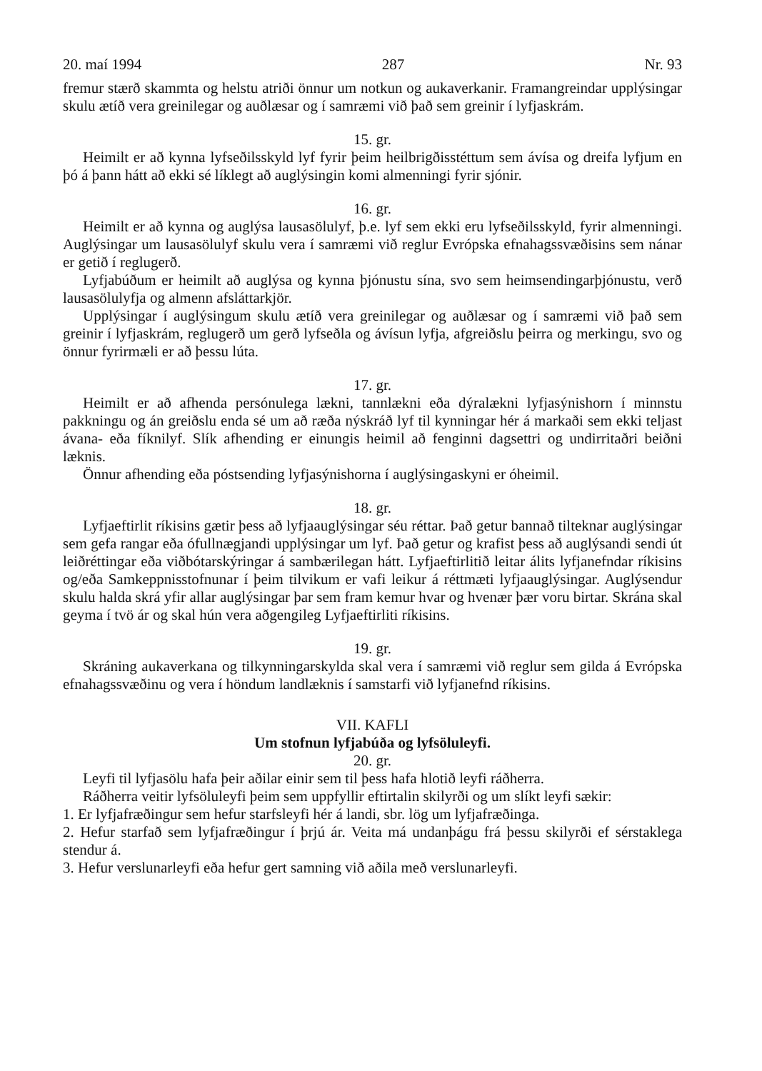20. maí 1994 287 Nr. 93
fremur stærð skammta og helstu atriði önnur um notkun og aukaverkanir. Framangreindar upplýsingar skulu ætíð vera greinilegar og auðlæsar og í samræmi við það sem greinir í lyfjaskrám.
15. gr.
Heimilt er að kynna lyfseðilsskyld lyf fyrir þeim heilbrigðisstéttum sem ávísa og dreifa lyfjum en þó á þann hátt að ekki sé líklegt að auglýsingin komi almenningi fyrir sjónir.
16. gr.
Heimilt er að kynna og auglýsa lausasölulyf, þ.e. lyf sem ekki eru lyfseðilsskyld, fyrir almenningi. Auglýsingar um lausasölulyf skulu vera í samræmi við reglur Evrópska efnahagssvæðisins sem nánar er getið í reglugerð.
Lyfjabúðum er heimilt að auglýsa og kynna þjónustu sína, svo sem heimsendingarþjónustu, verð lausasölulyfja og almenn afsláttarkjör.
Upplýsingar í auglýsingum skulu ætíð vera greinilegar og auðlæsar og í samræmi við það sem greinir í lyfjaskrám, reglugerð um gerð lyfseðla og ávísun lyfja, afgreiðslu þeirra og merkingu, svo og önnur fyrirmæli er að þessu lúta.
17. gr.
Heimilt er að afhenda persónulega lækni, tannlækni eða dýralækni lyfjasýnishorn í minnstu pakkningu og án greiðslu enda sé um að ræða nýskráð lyf til kynningar hér á markaði sem ekki teljast ávana- eða fíknilyf. Slík afhending er einungis heimil að fenginni dagsettri og undirritaðri beiðni læknis.
Önnur afhending eða póstsending lyfjasýnishorna í auglýsingaskyni er óheimil.
18. gr.
Lyfjaeftirlit ríkisins gætir þess að lyfjaauglýsingar séu réttar. Það getur bannað tilteknar auglýsingar sem gefa rangar eða ófullnægjandi upplýsingar um lyf. Það getur og krafist þess að auglýsandi sendi út leiðréttingar eða viðbótarskýringar á sambærilegan hátt. Lyfjaeftirlitið leitar álits lyfjanefndar ríkisins og/eða Samkeppnisstofnunar í þeim tilvikum er vafi leikur á réttmæti lyfjaauglýsingar. Auglýsendur skulu halda skrá yfir allar auglýsingar þar sem fram kemur hvar og hvenær þær voru birtar. Skrána skal geyma í tvö ár og skal hún vera aðgengileg Lyfjaeftirliti ríkisins.
19. gr.
Skráning aukaverkana og tilkynningarskylda skal vera í samræmi við reglur sem gilda á Evrópska efnahagssvæðinu og vera í höndum landlæknis í samstarfi við lyfjanefnd ríkisins.
VII. KAFLI
Um stofnun lyfjabúða og lyfsöluleyfi.
20. gr.
Leyfi til lyfjasölu hafa þeir aðilar einir sem til þess hafa hlotið leyfi ráðherra.
Ráðherra veitir lyfsöluleyfi þeim sem uppfyllir eftirtalin skilyrði og um slíkt leyfi sækir:
1. Er lyfjafræðingur sem hefur starfsleyfi hér á landi, sbr. lög um lyfjafræðinga.
2. Hefur starfað sem lyfjafræðingur í þrjú ár. Veita má undanþágu frá þessu skilyrði ef sérstaklega stendur á.
3. Hefur verslunarleyfi eða hefur gert samning við aðila með verslunarleyfi.